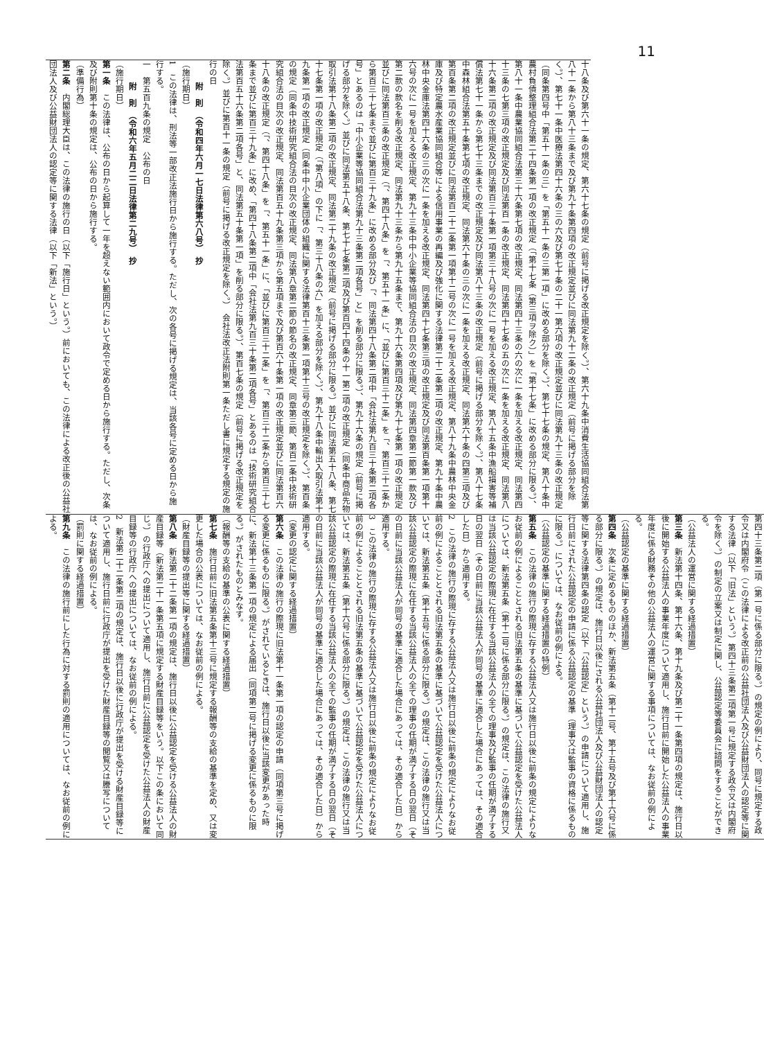11
十八条及び第六十一条の規定、第六十七条の規定（前号に掲げる改正規定を除く。）、第六十九条中消費生活協同組合法第八十一条から第八十三条まで及び第九十条第四項の改正規定並びに同法第九十二条の改正規定（前号に掲げる部分を除く。）、第七十一条中医療法第四十六条の三の六及び第七十条の二十一第六項の改正規定並びに同法第九十三条の改正規定（同条第四号中「第五十一条の三」を「第五十一条の三第一項」に改める部分を除く。）、第七十七条の規定、第八十条中農村負債整理組合法第二十四条第一項の改正規定（「第十七条（第三項ヲ除ク）」を「第十七条」に改める部分に限る。）、第八十一条中農業協同組合法第三十六条第七項の改正規定、同法第四十三条の六の次に一条を加える改正規定、同法第四十三条の七第三項の改正規定及び同法第百一条の改正規定、同法第四十七条の五の次に一条を加える改正規定、同法第八十六条第二項の改正規定及び同法第百三十条第一項第三十八号の次に一号を加える改正規定、第八十五条中漁船損害等補償法第七十一条から第七十三条までの改正規定及び同法第八十三条の改正規定（前号に掲げる部分を除く。）、第八十七条中森林組合法第五十条第七項の改正規定、同法第六十条の三の次に一条を加える改正規定、同法第六十条の四第三項及び第百条第二項の改正規定並びに同法第百二十二条第一項第十二号の次に一号を加える改正規定、第八十九条中農林中央金庫及び特定農水産業協同組合等による信用事業の再編及び強化に関する法律第二十二条第二項の改正規定、第九十条中農林中央金庫法第四十六条の三の次に一条を加える改正規定、同法第四十七条第三項の改正規定及び同法第百条第一項第十六号の次に一号を加える改正規定、第九十三条中中小企業等協同組合法の目次の改正規定、同法第四章第二節第一款及び第二款の款名を削る改正規定、同法第九十三条から第九十五条まで、第九十六条第四項及び第九十七条第一項の改正規定並びに同法第百三条の改正規定（「、第四十八条」を「、第五十一条」に、「並びに第百三十二条」を「、第百三十二条から第百三十七条まで並びに第百三十九条」に改める部分及び「、同法第四十八条第二項中「会社法第九百三十条第二項各号」とあるのは「中小企業等協同組合法第九十三条第二項各号」と」を削る部分に限る。）、第九十六条の規定（前号に掲げる部分を除く。）並びに同法第五十八条、第七十七条第二項及び第百四十四条の十一第二項の改正規定（同条中商品先物取引法第十八条第二項の改正規定、同法第二十九条の改正規定（前号に掲げる部分に限る。）並びに同法第五十八条、第七十七条第一項の改正規定（「第八項」の下に「、第三十八条の六」を加える部分を除く。）、第九十八条中輸出入取引法第十九条第一項の改正規定（同条中中小企業団体の組織に関する法律第百十三条第一項第十三号の改正規定を除く。）、第百条の規定（同条中技術研究組合法の目次の改正規定、同法第八章第二節の節名の改正規定、同章第三節、第百二条中技術研究組合法の目次の改正規定、同法第百五十九条第三項から第五項まで及び第百六十条第一項の改正規定並びに同法第百六十八条の改正規定（「、第四十八条」を「、第五十一条」に、「並びに第百三十二条」を「、第百三十二条から第百三十七条まで並びに第百三十九条」に改め、「第四十八条第二項中「会社法第九百三十条第二項各号」とあるのは「技術研究組合法第百五十六条第二項各号」と、同法第五十条第一項」を削る部分に限る。）、第百七条の規定（前号に掲げる改正規定を除く。）並びに第百十一条の規定（前号に掲げる改正規定を除く。）　会社法改正法附則第一条ただし書に規定する規定の施行の日
　　附　則　（令和四年六月一七日法律第六八号）　抄
（施行期日）
1　この法律は、刑法等一部改正法施行日から施行する。ただし、次の各号に掲げる規定は、当該各号に定める日から施行する。
一　第五百九条の規定　公布の日
　　附　則　（令和六年五月二二日法律第二九号）　抄
（施行期日）
第一条　この法律は、公布の日から起算して一年を超えない範囲内において政令で定める日から施行する。ただし、次条及び附則第十条の規定は、公布の日から施行する。
（準備行為）
第二条　内閣総理大臣は、この法律の施行の日（以下「施行日」という。）前においても、この法律による改正後の公益社団法人及び公益財団法人の認定等に関する法律（以下「新法」という。）
第四十三条第二項（第一号に係る部分に限る。）の規定の例により、同号に規定する政令又は内閣府令（この法律による改正前の公益社団法人及び公益財団法人の認定等に関する法律（以下「旧法」という。）第四十三条第二項第一号に規定する政令又は内閣府令を除く。）の制定の立案又は制定に関し、公益認定等委員会に諮問をすることができる。
（公益法人の運営に関する経過措置）
第三条　新法第十四条、第十六条、第十九条及び第二十一条第四項の規定は、施行日以後に開始する公益法人の事業年度について適用し、施行日前に開始した公益法人の事業年度に係る財務その他の公益法人の運営に関する事項については、なお従前の例による。
（公益認定の基準に関する経過措置）
第四条　次条に定めるもののほか、新法第五条（第十二号、第十五号及び第十六号に係る部分に限る。）の規定は、施行日以後にされる公益社団法人及び公益財団法人の認定等に関する法律第四条の認定（以下「公益認定」という。）の申請について適用し、施行日前にされた公益認定の申請に係る公益認定の基準（理事又は監事の資格に係るものに限る。）については、なお従前の例による。
（公益認定の基準に関する経過措置の特例）
第五条　この法律の施行の際現に存する公益法人又は施行日以後に前条の規定によりなお従前の例によることとされる旧法第五条の基準に基づいて公益認定を受けた公益法人については、新法第五条（第十二号に係る部分に限る。）の規定は、この法律の施行又は当該公益認定の際現に在任する当該公益法人の全ての理事及び監事の任期が満了する日の翌日（その日前に当該公益法人が同号の基準に適合した場合にあっては、その適合した日）から適用する。
2　この法律の施行の際現に存する公益法人又は施行日以後に前条の規定によりなお従前の例によることとされる旧法第五条の基準に基づいて公益認定を受けた公益法人については、新法第五条（第十五号に係る部分に限る。）の規定は、この法律の施行又は当該公益認定の際現に在任する当該公益法人の全ての理事の任期が満了する日の翌日（その日前に当該公益法人が同号の基準に適合した場合にあっては、その適合した日）から適用する。
3　この法律の施行の際現に存する公益法人又は施行日以後に前条の規定によりなお従前の例によることとされる旧法第五条の基準に基づいて公益認定を受けた公益法人については、新法第五条（第十六号に係る部分に限る。）の規定は、この法律の施行又は当該公益認定の際現に在任する当該公益法人の全ての監事の任期が満了する日の翌日（その日前に当該公益法人が同号の基準に適合した場合にあっては、その適合した日）から適用する。
（変更の認定に関する経過措置）
第六条　この法律の施行の際現に旧法第十一条第一項の認定の申請（同項第三号に掲げる変更に係るものに限る。）がされているときは、施行日以後に当該変更があった時に、新法第十三条第一項の規定による届出（同項第二号に掲げる変更に係るものに限る。）がされたものとみなす。
（報酬等の支給の基準の公表に関する経過措置）
第七条　施行日前に旧法第五条第十三号に規定する報酬等の支給の基準を定め、又は変更した場合の公表については、なお従前の例による。
（財産目録等の提出等に関する経過措置）
第八条　新法第二十二条第一項の規定は、施行日以後に公益認定を受ける公益法人の財産目録等（新法第二十一条第五項に規定する財産目録等をいう。以下この条において同じ。）の行政庁への提出について適用し、施行日前に公益認定を受けた公益法人の財産目録等の行政庁への提出については、なお従前の例による。
2　新法第二十二条第二項の規定は、施行日以後に行政庁が提出を受ける財産目録等について適用し、施行日前に行政庁が提出を受けた財産目録等の閲覧又は謄写については、なお従前の例による。
（罰則に関する経過措置）
第九条　この法律の施行前にした行為に対する罰則の適用については、なお従前の例による。